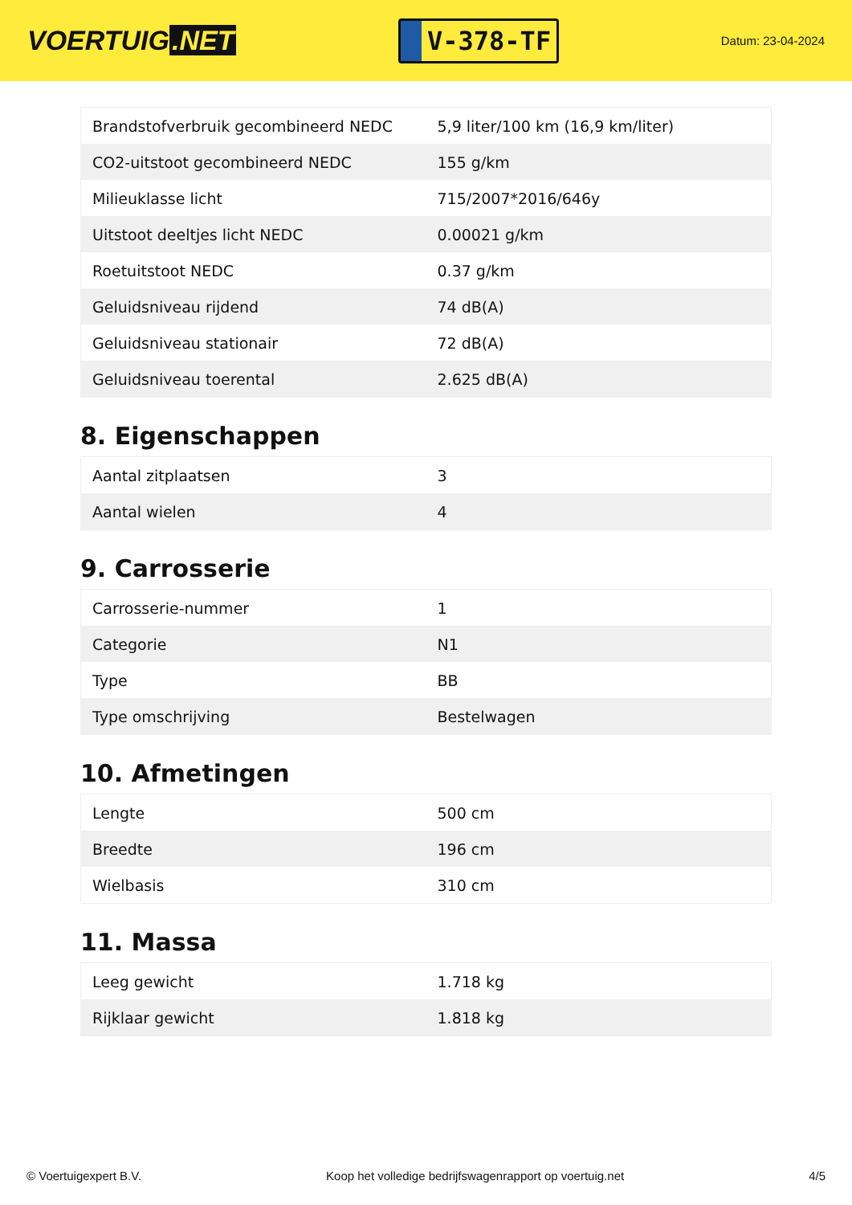VOERTUIG.NET
V-378-TF
Datum: 23-04-2024
| Brandstofverbruik gecombineerd NEDC | 5,9 liter/100 km (16,9 km/liter) |
| CO2-uitstoot gecombineerd NEDC | 155 g/km |
| Milieuklasse licht | 715/2007*2016/646y |
| Uitstoot deeltjes licht NEDC | 0.00021 g/km |
| Roetuitstoot NEDC | 0.37 g/km |
| Geluidsniveau rijdend | 74 dB(A) |
| Geluidsniveau stationair | 72 dB(A) |
| Geluidsniveau toerental | 2.625 dB(A) |
8. Eigenschappen
| Aantal zitplaatsen | 3 |
| Aantal wielen | 4 |
9. Carrosserie
| Carrosserie-nummer | 1 |
| Categorie | N1 |
| Type | BB |
| Type omschrijving | Bestelwagen |
10. Afmetingen
| Lengte | 500 cm |
| Breedte | 196 cm |
| Wielbasis | 310 cm |
11. Massa
| Leeg gewicht | 1.718 kg |
| Rijklaar gewicht | 1.818 kg |
© Voertuigexpert B.V. Koop het volledige bedrijfswagenrapport op voertuig.net 4/5